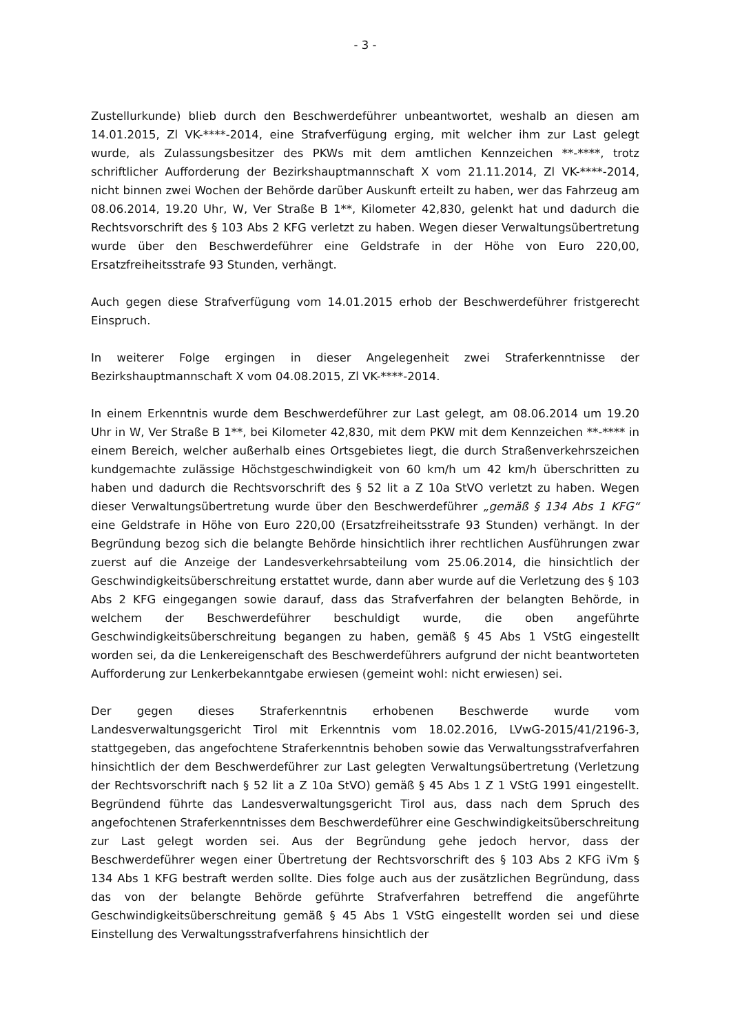- 3 -
Zustellurkunde) blieb durch den Beschwerdeführer unbeantwortet, weshalb an diesen am 14.01.2015, Zl VK-****-2014, eine Strafverfügung erging, mit welcher ihm zur Last gelegt wurde, als Zulassungsbesitzer des PKWs mit dem amtlichen Kennzeichen **-****, trotz schriftlicher Aufforderung der Bezirkshauptmannschaft X vom 21.11.2014, Zl VK-****-2014, nicht binnen zwei Wochen der Behörde darüber Auskunft erteilt zu haben, wer das Fahrzeug am 08.06.2014, 19.20 Uhr, W, Ver Straße B 1**, Kilometer 42,830, gelenkt hat und dadurch die Rechtsvorschrift des § 103 Abs 2 KFG verletzt zu haben. Wegen dieser Verwaltungsübertretung wurde über den Beschwerdeführer eine Geldstrafe in der Höhe von Euro 220,00, Ersatzfreiheitsstrafe 93 Stunden, verhängt.
Auch gegen diese Strafverfügung vom 14.01.2015 erhob der Beschwerdeführer fristgerecht Einspruch.
In weiterer Folge ergingen in dieser Angelegenheit zwei Straferkenntnisse der Bezirkshauptmannschaft X vom 04.08.2015, Zl VK-****-2014.
In einem Erkenntnis wurde dem Beschwerdeführer zur Last gelegt, am 08.06.2014 um 19.20 Uhr in W, Ver Straße B 1**, bei Kilometer 42,830, mit dem PKW mit dem Kennzeichen **-**** in einem Bereich, welcher außerhalb eines Ortsgebietes liegt, die durch Straßenverkehrszeichen kundgemachte zulässige Höchstgeschwindigkeit von 60 km/h um 42 km/h überschritten zu haben und dadurch die Rechtsvorschrift des § 52 lit a Z 10a StVO verletzt zu haben. Wegen dieser Verwaltungsübertretung wurde über den Beschwerdeführer „gemäß § 134 Abs 1 KFG“ eine Geldstrafe in Höhe von Euro 220,00 (Ersatzfreiheitsstrafe 93 Stunden) verhängt. In der Begründung bezog sich die belangte Behörde hinsichtlich ihrer rechtlichen Ausführungen zwar zuerst auf die Anzeige der Landesverkehrsabteilung vom 25.06.2014, die hinsichtlich der Geschwindigkeitsüberschreitung erstattet wurde, dann aber wurde auf die Verletzung des § 103 Abs 2 KFG eingegangen sowie darauf, dass das Strafverfahren der belangten Behörde, in welchem der Beschwerdeführer beschuldigt wurde, die oben angeführte Geschwindigkeitsüberschreitung begangen zu haben, gemäß § 45 Abs 1 VStG eingestellt worden sei, da die Lenkereigenschaft des Beschwerdeführers aufgrund der nicht beantworteten Aufforderung zur Lenkerbekanntgabe erwiesen (gemeint wohl: nicht erwiesen) sei.
Der gegen dieses Straferkenntnis erhobenen Beschwerde wurde vom Landesverwaltungsgericht Tirol mit Erkenntnis vom 18.02.2016, LVwG-2015/41/2196-3, stattgegeben, das angefochtene Straferkenntnis behoben sowie das Verwaltungsstrafverfahren hinsichtlich der dem Beschwerdeführer zur Last gelegten Verwaltungsübertretung (Verletzung der Rechtsvorschrift nach § 52 lit a Z 10a StVO) gemäß § 45 Abs 1 Z 1 VStG 1991 eingestellt. Begründend führte das Landesverwaltungsgericht Tirol aus, dass nach dem Spruch des angefochtenen Straferkenntnisses dem Beschwerdeführer eine Geschwindigkeitsüberschreitung zur Last gelegt worden sei. Aus der Begründung gehe jedoch hervor, dass der Beschwerdeführer wegen einer Übertretung der Rechtsvorschrift des § 103 Abs 2 KFG iVm § 134 Abs 1 KFG bestraft werden sollte. Dies folge auch aus der zusätzlichen Begründung, dass das von der belangte Behörde geführte Strafverfahren betreffend die angeführte Geschwindigkeitsüberschreitung gemäß § 45 Abs 1 VStG eingestellt worden sei und diese Einstellung des Verwaltungsstrafverfahrens hinsichtlich der